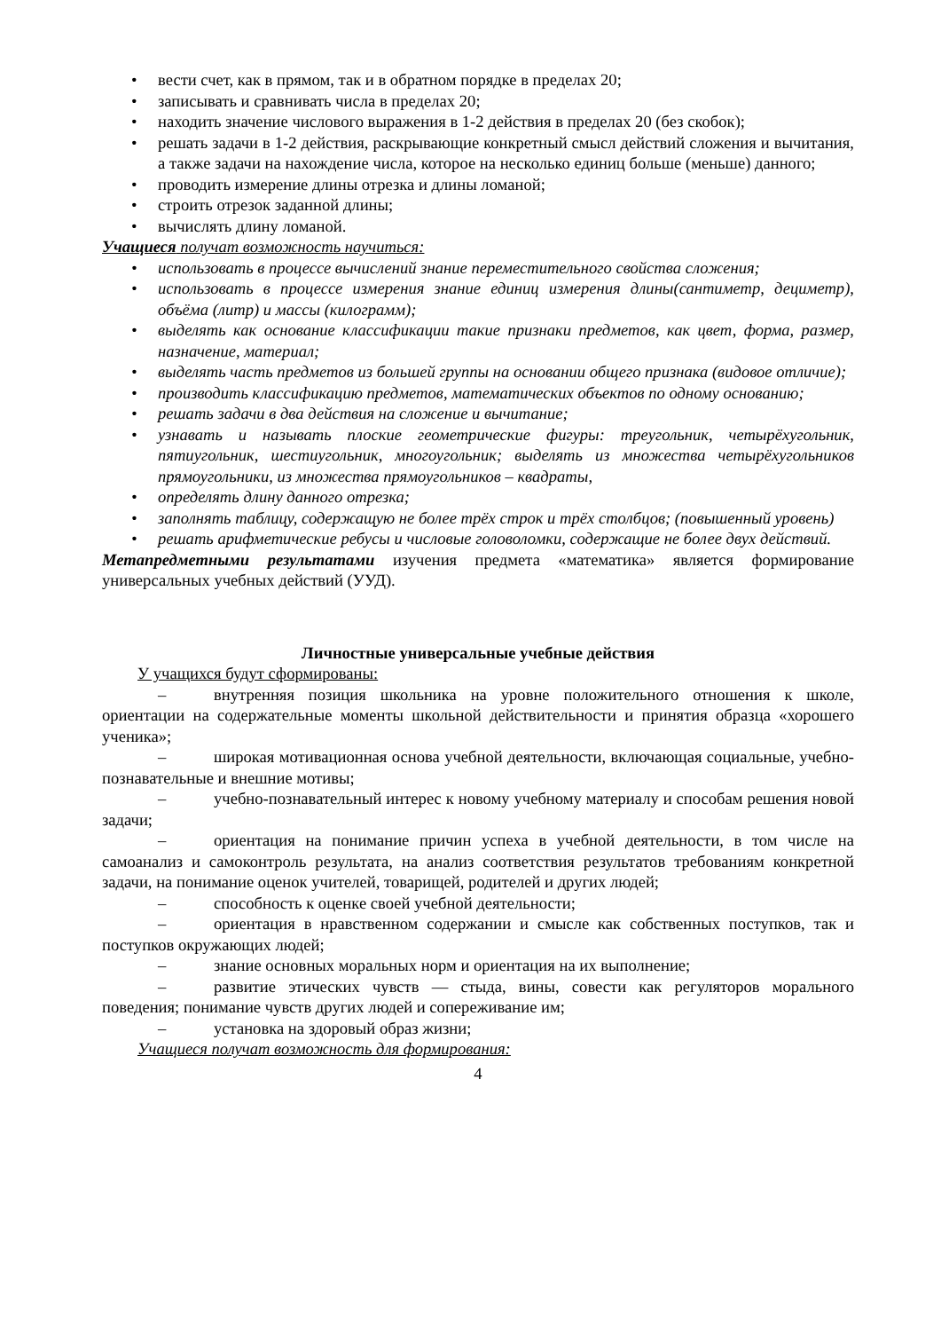• вести счет, как в прямом, так и в обратном порядке в пределах 20;
• записывать и сравнивать числа в пределах 20;
• находить значение числового выражения в 1-2 действия в пределах 20 (без скобок);
• решать задачи в 1-2 действия, раскрывающие конкретный смысл действий сложения и вычитания, а также задачи на нахождение числа, которое на несколько единиц больше (меньше) данного;
• проводить измерение длины отрезка и длины ломаной;
• строить отрезок заданной длины;
• вычислять длину ломаной.
Учащиеся получат возможность научиться:
• использовать в процессе вычислений знание переместительного свойства сложения;
• использовать в процессе измерения знание единиц измерения длины(сантиметр, дециметр), объёма (литр) и массы (килограмм);
• выделять как основание классификации такие признаки предметов, как цвет, форма, размер, назначение, материал;
• выделять часть предметов из большей группы на основании общего признака (видовое отличие);
• производить классификацию предметов, математических объектов по одному основанию;
• решать задачи в два действия на сложение и вычитание;
• узнавать и называть плоские геометрические фигуры: треугольник, четырёхугольник, пятиугольник, шестиугольник, многоугольник; выделять из множества четырёхугольников прямоугольники, из множества прямоугольников – квадраты,
• определять длину данного отрезка;
• заполнять таблицу, содержащую не более трёх строк и трёх столбцов; (повышенный уровень)
• решать арифметические ребусы и числовые головоломки, содержащие не более двух действий.
Метапредметными результатами изучения предмета «математика» является формирование универсальных учебных действий (УУД).
Личностные универсальные учебные действия
У учащихся будут сформированы:
– внутренняя позиция школьника на уровне положительного отношения к школе, ориентации на содержательные моменты школьной действительности и принятия образца «хорошего ученика»;
– широкая мотивационная основа учебной деятельности, включающая социальные, учебно-познавательные и внешние мотивы;
– учебно-познавательный интерес к новому учебному материалу и способам решения новой задачи;
– ориентация на понимание причин успеха в учебной деятельности, в том числе на самоанализ и самоконтроль результата, на анализ соответствия результатов требованиям конкретной задачи, на понимание оценок учителей, товарищей, родителей и других людей;
– способность к оценке своей учебной деятельности;
– ориентация в нравственном содержании и смысле как собственных поступков, так и поступков окружающих людей;
– знание основных моральных норм и ориентация на их выполнение;
– развитие этических чувств — стыда, вины, совести как регуляторов морального поведения; понимание чувств других людей и сопереживание им;
– установка на здоровый образ жизни;
Учащиеся получат возможность для формирования:
4